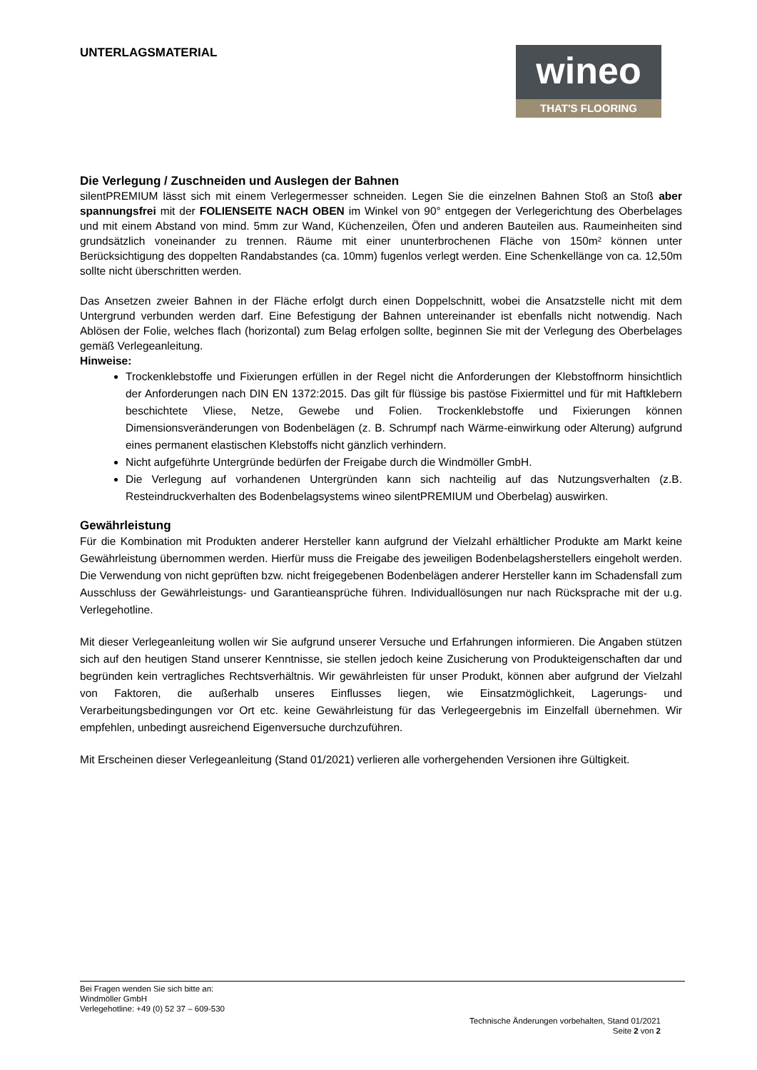UNTERLAGSMATERIAL
wineo
THAT'S FLOORING
Die Verlegung / Zuschneiden und Auslegen der Bahnen
silentPREMIUM lässt sich mit einem Verlegermesser schneiden. Legen Sie die einzelnen Bahnen Stoß an Stoß aber spannungsfrei mit der FOLIENSEITE NACH OBEN im Winkel von 90° entgegen der Verlegerichtung des Oberbelages und mit einem Abstand von mind. 5mm zur Wand, Küchenzeilen, Öfen und anderen Bauteilen aus. Raumeinheiten sind grundsätzlich voneinander zu trennen. Räume mit einer ununterbrochenen Fläche von 150m² können unter Berücksichtigung des doppelten Randabstandes (ca. 10mm) fugenlos verlegt werden. Eine Schenkellänge von ca. 12,50m sollte nicht überschritten werden.
Das Ansetzen zweier Bahnen in der Fläche erfolgt durch einen Doppelschnitt, wobei die Ansatzstelle nicht mit dem Untergrund verbunden werden darf. Eine Befestigung der Bahnen untereinander ist ebenfalls nicht notwendig. Nach Ablösen der Folie, welches flach (horizontal) zum Belag erfolgen sollte, beginnen Sie mit der Verlegung des Oberbelages gemäß Verlegeanleitung.
Hinweise:
Trockenklebstoffe und Fixierungen erfüllen in der Regel nicht die Anforderungen der Klebstoffnorm hinsichtlich der Anforderungen nach DIN EN 1372:2015. Das gilt für flüssige bis pastöse Fixiermittel und für mit Haftklebern beschichtete Vliese, Netze, Gewebe und Folien. Trockenklebstoffe und Fixierungen können Dimensionsveränderungen von Bodenbelägen (z. B. Schrumpf nach Wärme-einwirkung oder Alterung) aufgrund eines permanent elastischen Klebstoffs nicht gänzlich verhindern.
Nicht aufgeführte Untergründe bedürfen der Freigabe durch die Windmöller GmbH.
Die Verlegung auf vorhandenen Untergründen kann sich nachteilig auf das Nutzungsverhalten (z.B. Resteindruckverhalten des Bodenbelagsystems wineo silentPREMIUM und Oberbelag) auswirken.
Gewährleistung
Für die Kombination mit Produkten anderer Hersteller kann aufgrund der Vielzahl erhältlicher Produkte am Markt keine Gewährleistung übernommen werden. Hierfür muss die Freigabe des jeweiligen Bodenbelagsherstellers eingeholt werden. Die Verwendung von nicht geprüften bzw. nicht freigegebenen Bodenbelägen anderer Hersteller kann im Schadensfall zum Ausschluss der Gewährleistungs- und Garantieansprüche führen. Individuallösungen nur nach Rücksprache mit der u.g. Verlegehotline.
Mit dieser Verlegeanleitung wollen wir Sie aufgrund unserer Versuche und Erfahrungen informieren. Die Angaben stützen sich auf den heutigen Stand unserer Kenntnisse, sie stellen jedoch keine Zusicherung von Produkteigenschaften dar und begründen kein vertragliches Rechtsverhältnis. Wir gewährleisten für unser Produkt, können aber aufgrund der Vielzahl von Faktoren, die außerhalb unseres Einflusses liegen, wie Einsatzmöglichkeit, Lagerungs- und Verarbeitungsbedingungen vor Ort etc. keine Gewährleistung für das Verlegeergebnis im Einzelfall übernehmen. Wir empfehlen, unbedingt ausreichend Eigenversuche durchzuführen.
Mit Erscheinen dieser Verlegeanleitung (Stand 01/2021) verlieren alle vorhergehenden Versionen ihre Gültigkeit.
Bei Fragen wenden Sie sich bitte an:
Windmöller GmbH
Verlegehotline: +49 (0) 52 37 – 609-530
Technische Änderungen vorbehalten, Stand 01/2021
Seite 2 von 2